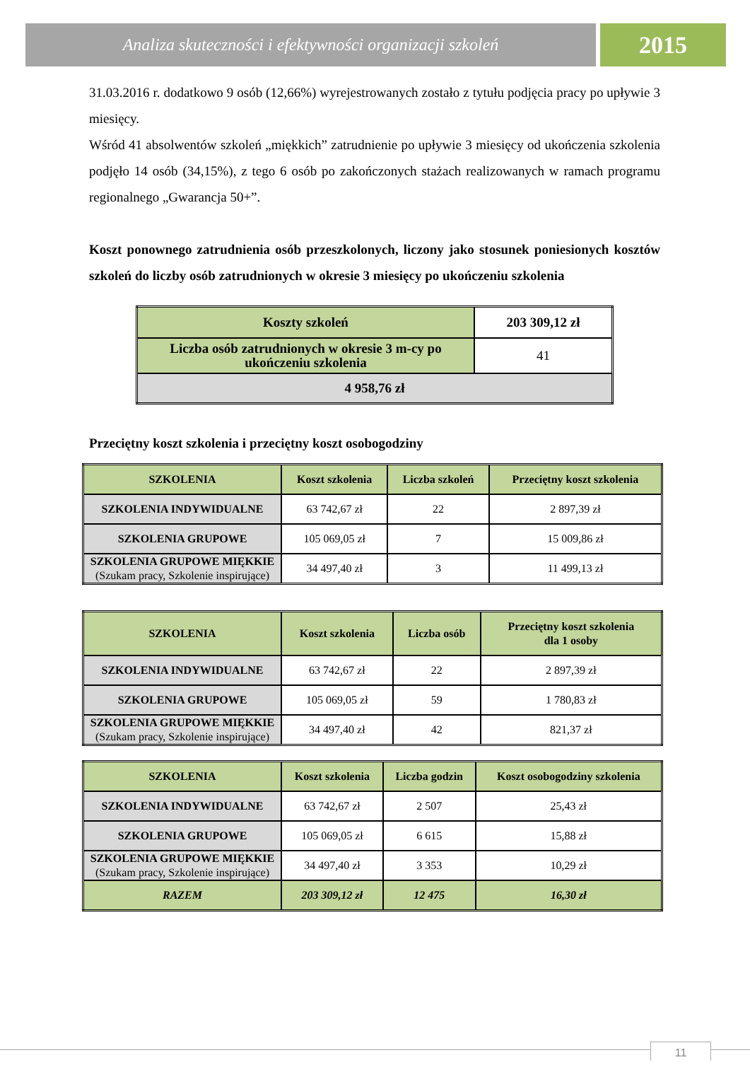Analiza skuteczności i efektywności organizacji szkoleń
2015
31.03.2016 r. dodatkowo 9 osób (12,66%) wyrejestrowanych zostało z tytułu podjęcia pracy po upływie 3 miesięcy.
Wśród 41 absolwentów szkoleń „miękkich” zatrudnienie po upływie 3 miesięcy od ukończenia szkolenia podjęło 14 osób (34,15%), z tego 6 osób po zakończonych stażach realizowanych w ramach programu regionalnego „Gwarancja 50+”.
Koszt ponownego zatrudnienia osób przeszkolonych, liczony jako stosunek poniesionych kosztów szkoleń do liczby osób zatrudnionych w okresie 3 miesięcy po ukończeniu szkolenia
| Koszty szkoleń | 203 309,12 zł |
| Liczba osób zatrudnionych w okresie 3 m-cy po ukończeniu szkolenia | 41 |
| 4 958,76 zł | |
Przeciętny koszt szkolenia i przeciętny koszt osobogodziny
| SZKOLENIA | Koszt szkolenia | Liczba szkoleń | Przeciętny koszt szkolenia |
| --- | --- | --- | --- |
| SZKOLENIA INDYWIDUALNE | 63 742,67 zł | 22 | 2 897,39 zł |
| SZKOLENIA GRUPOWE | 105 069,05 zł | 7 | 15 009,86 zł |
| SZKOLENIA GRUPOWE MIĘKKIE (Szukam pracy, Szkolenie inspirujące) | 34 497,40 zł | 3 | 11 499,13 zł |
| SZKOLENIA | Koszt szkolenia | Liczba osób | Przeciętny koszt szkolenia dla 1 osoby |
| --- | --- | --- | --- |
| SZKOLENIA INDYWIDUALNE | 63 742,67 zł | 22 | 2 897,39 zł |
| SZKOLENIA GRUPOWE | 105 069,05 zł | 59 | 1 780,83 zł |
| SZKOLENIA GRUPOWE MIĘKKIE (Szukam pracy, Szkolenie inspirujące) | 34 497,40 zł | 42 | 821,37 zł |
| SZKOLENIA | Koszt szkolenia | Liczba godzin | Koszt osobogodziny szkolenia |
| --- | --- | --- | --- |
| SZKOLENIA INDYWIDUALNE | 63 742,67 zł | 2 507 | 25,43 zł |
| SZKOLENIA GRUPOWE | 105 069,05 zł | 6 615 | 15,88 zł |
| SZKOLENIA GRUPOWE MIĘKKIE (Szukam pracy, Szkolenie inspirujące) | 34 497,40 zł | 3 353 | 10,29 zł |
| RAZEM | 203 309,12 zł | 12 475 | 16,30 zł |
11